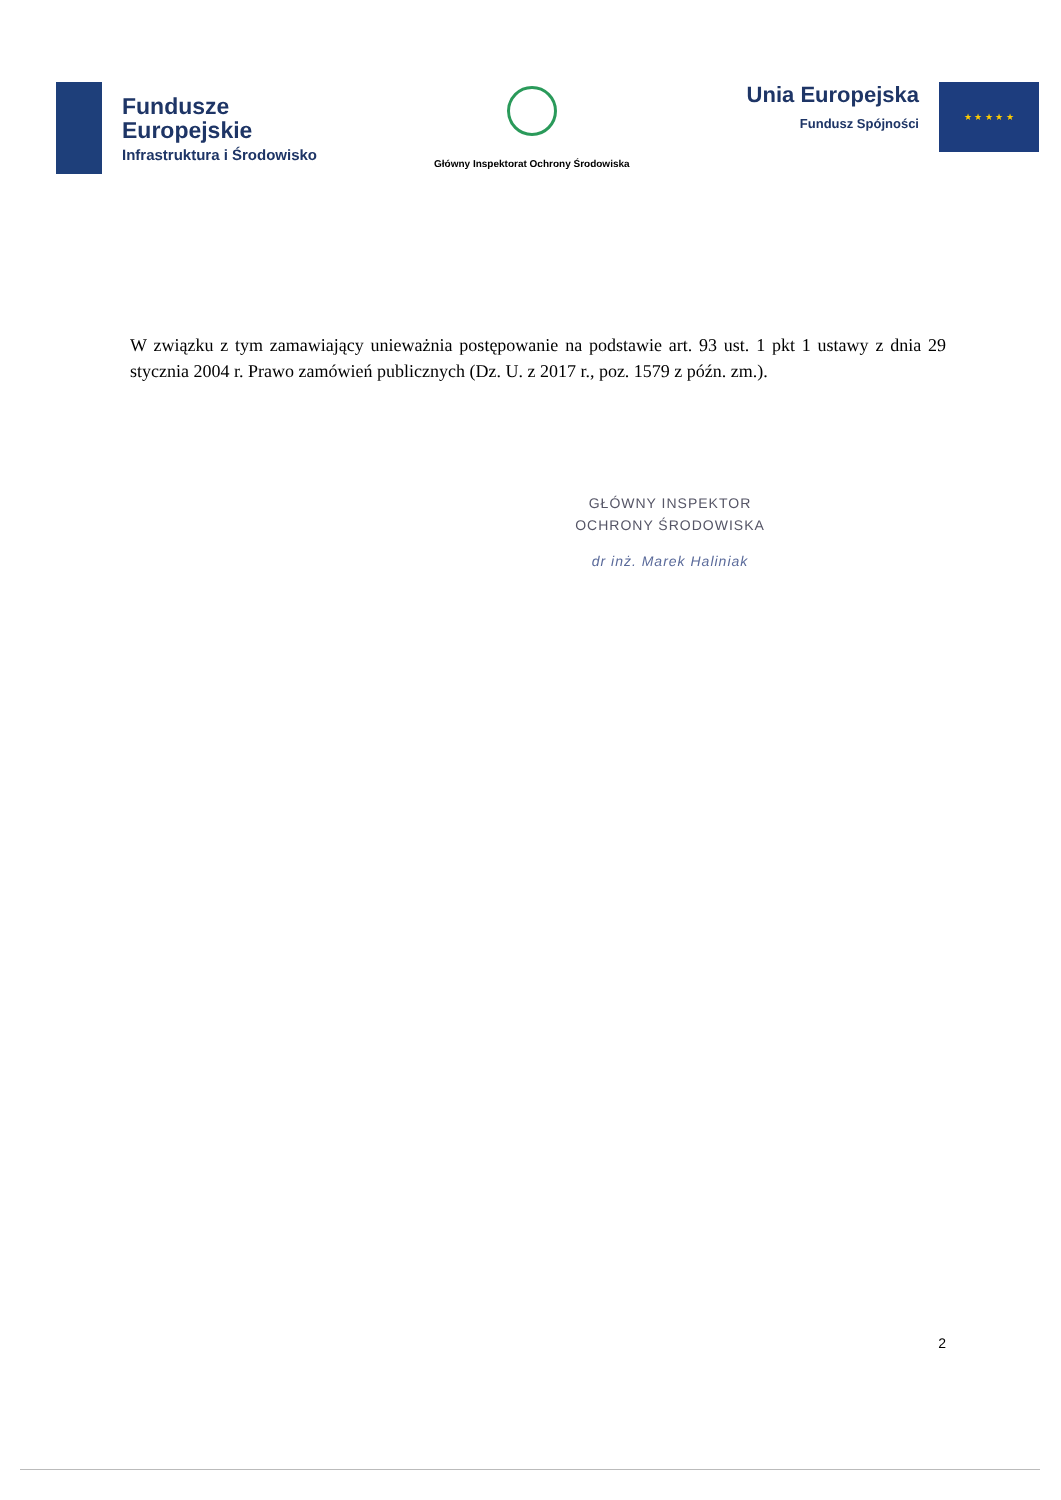Fundusze
Europejskie
Infrastruktura i Środowisko
Główny Inspektorat Ochrony Środowiska
Unia Europejska
Fundusz Spójności
★ ★ ★ ★ ★
W związku z tym zamawiający unieważnia postępowanie na podstawie art. 93 ust. 1 pkt 1 ustawy z dnia 29 stycznia 2004 r. Prawo zamówień publicznych (Dz. U. z 2017 r., poz. 1579 z późn. zm.).
GŁÓWNY INSPEKTOR
OCHRONY ŚRODOWISKA
dr inż. Marek Haliniak
2